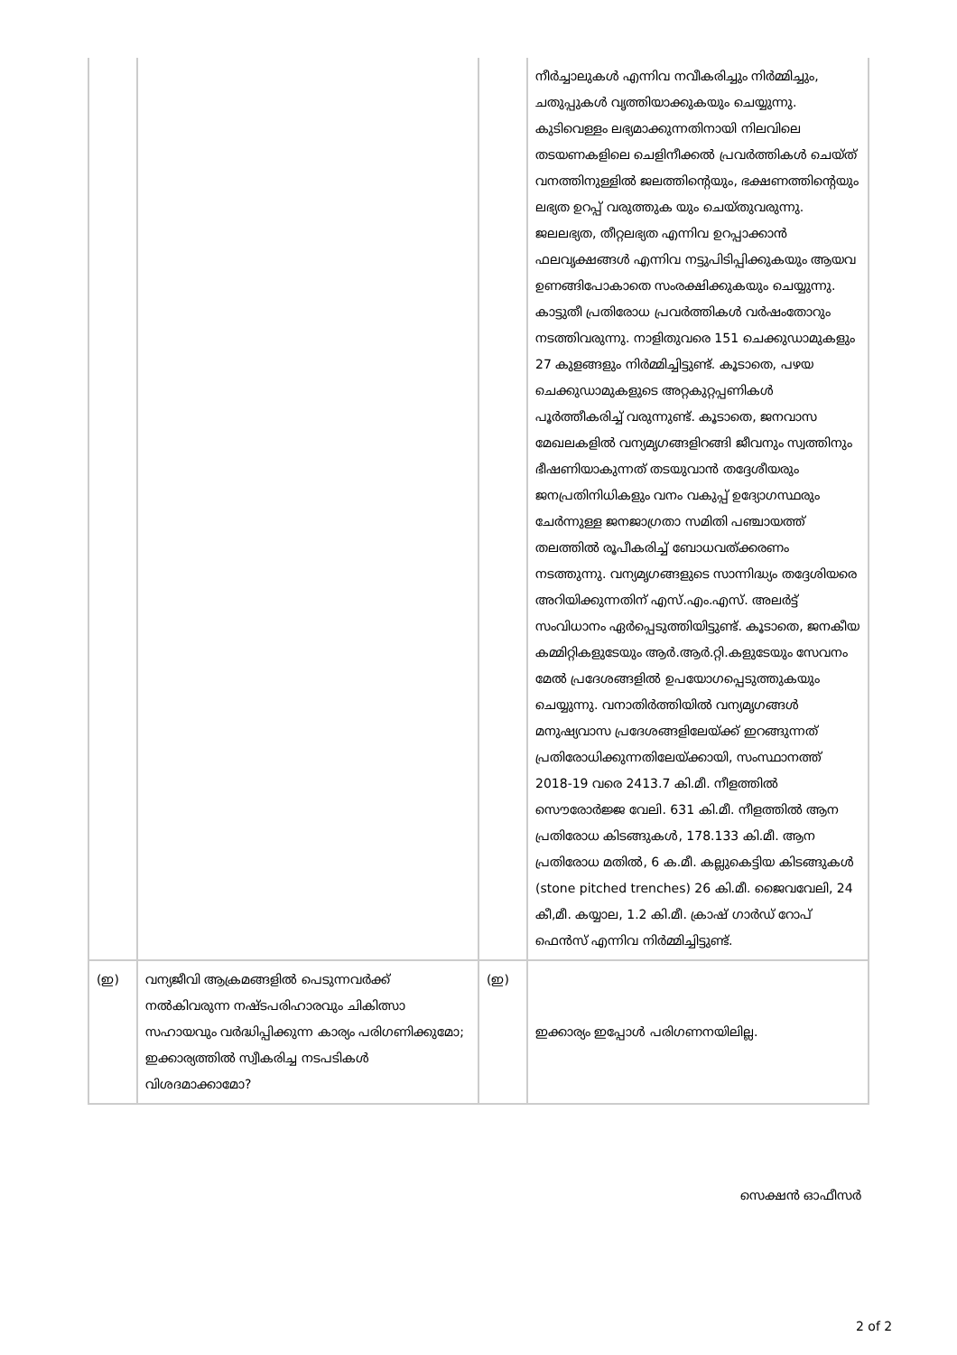| | | | നീർച്ചാലുകൾ എന്നിവ നവീകരിച്ചും നിർമ്മിച്ചും, ചതുപ്പുകൾ വൃത്തിയാക്കുകയും ചെയ്യുന്നു. കുടിവെള്ളം ലഭ്യമാക്കുന്നതിനായി നിലവിലെ തടയണകളിലെ ചെളിനീക്കൽ പ്രവർത്തികൾ ചെയ്ത് വനത്തിനുള്ളിൽ ജലത്തിന്റെയും, ഭക്ഷണത്തിന്റെയും ലഭ്യത ഉറപ്പ് വരുത്തുക യും ചെയ്തുവരുന്നു. ജലലഭ്യത, തീറ്റലഭ്യത എന്നിവ ഉറപ്പാക്കാൻ ഫലവൃക്ഷങ്ങൾ എന്നിവ നട്ടുപിടിപ്പിക്കുകയും ആയവ ഉണങ്ങിപോകാതെ സംരക്ഷിക്കുകയും ചെയ്യുന്നു. കാട്ടുതീ പ്രതിരോധ പ്രവർത്തികൾ വർഷംതോറും നടത്തിവരുന്നു. നാളിതുവരെ 151 ചെക്കുഡാമുകളും 27 കുളങ്ങളും നിർമ്മിച്ചിട്ടുണ്ട്. കൂടാതെ, പഴയ ചെക്കുഡാമുകളുടെ അറ്റകുറ്റപ്പണികൾ പൂർത്തീകരിച്ച് വരുന്നുണ്ട്. കൂടാതെ, ജനവാസ മേഖലകളിൽ വന്യമൃഗങ്ങളിറങ്ങി ജീവനും സ്വത്തിനും ഭീഷണിയാകുന്നത് തടയുവാൻ തദ്ദേശീയരും ജനപ്രതിനിധികളും വനം വകുപ്പ് ഉദ്യോഗസ്ഥരും ചേർന്നുള്ള ജനജാഗ്രതാ സമിതി പഞ്ചായത്ത് തലത്തിൽ രൂപീകരിച്ച് ബോധവത്ക്കരണം നടത്തുന്നു. വന്യമൃഗങ്ങളുടെ സാന്നിദ്ധ്യം തദ്ദേശിയരെ അറിയിക്കുന്നതിന് എസ്.എം.എസ്. അലർട്ട് സംവിധാനം ഏർപ്പെടുത്തിയിട്ടുണ്ട്. കൂടാതെ, ജനകീയ കമ്മിറ്റികളുടേയും ആർ.ആർ.റ്റി.കളുടേയും സേവനം മേൽ പ്രദേശങ്ങളിൽ ഉപയോഗപ്പെടുത്തുകയും ചെയ്യുന്നു. വനാതിർത്തിയിൽ വന്യമൃഗങ്ങൾ മനുഷ്യവാസ പ്രദേശങ്ങളിലേയ്ക്ക് ഇറങ്ങുന്നത് പ്രതിരോധിക്കുന്നതിലേയ്ക്കായി, സംസ്ഥാനത്ത് 2018-19 വരെ 2413.7 കി.മീ. നീളത്തിൽ സൌരോർജ്ജ വേലി. 631 കി.മീ. നീളത്തിൽ ആന പ്രതിരോധ കിടങ്ങുകൾ, 178.133 കി.മീ. ആന പ്രതിരോധ മതിൽ, 6 ക.മീ. കല്ലുകെട്ടിയ കിടങ്ങുകൾ (stone pitched trenches) 26 കി.മീ. ജൈവവേലി, 24 കീ,മീ. കയ്യാല, 1.2 കി.മീ. ക്രാഷ് ഗാർഡ് റോപ് ഫെൻസ് എന്നിവ നിർമ്മിച്ചിട്ടുണ്ട്. |
| (ഇ) | വന്യജീവി ആക്രമങ്ങളിൽ പെടുന്നവർക്ക് നൽകിവരുന്ന നഷ്ടപരിഹാരവും ചികിത്സാ സഹായവും വർദ്ധിപ്പിക്കുന്ന കാര്യം പരിഗണിക്കുമോ; ഇക്കാര്യത്തിൽ സ്വീകരിച്ച നടപടികൾ വിശദമാക്കാമോ? | (ഇ) | ഇക്കാര്യം ഇപ്പോൾ പരിഗണനയിലില്ല. |
സെക്ഷൻ ഓഫീസർ
2 of 2